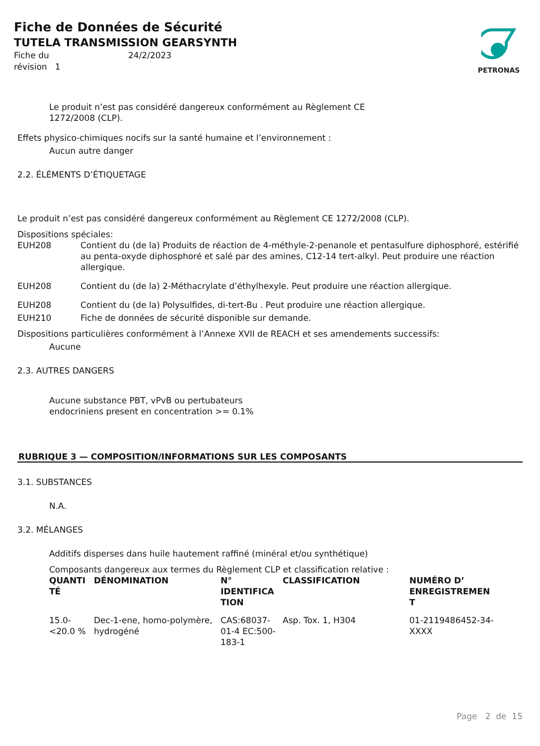Fiche de Données de Sécurité
TUTELA TRANSMISSION GEARSYNTH
Fiche du
révision 1 24/2/2023
PETRONAS
Le produit n’est pas considéré dangereux conformément au Règlement CE
1272/2008 (CLP).
Effets physico-chimiques nocifs sur la santé humaine et l’environnement :
Aucun autre danger
2.2. ÉLÉMENTS D’ÉTIQUETAGE
Le produit n’est pas considéré dangereux conformément au Règlement CE 1272/2008 (CLP).
Dispositions spéciales:
EUH208 Contient du (de la) Produits de réaction de 4-méthyle-2-penanole et pentasulfure diphosphoré, estérifié au penta-oxyde diphosphoré et salé par des amines, C12-14 tert-alkyl. Peut produire une réaction allergique.
EUH208 Contient du (de la) 2-Méthacrylate d’éthylhexyle. Peut produire une réaction allergique.
EUH208 Contient du (de la) Polysulfides, di-tert-Bu . Peut produire une réaction allergique.
EUH210 Fiche de données de sécurité disponible sur demande.
Dispositions particulières conformément à l’Annexe XVII de REACH et ses amendements successifs:
Aucune
2.3. AUTRES DANGERS
Aucune substance PBT, vPvB ou pertubateurs
endocriniens present en concentration >= 0.1%
RUBRIQUE 3 — COMPOSITION/INFORMATIONS SUR LES COMPOSANTS
3.1. SUBSTANCES
N.A.
3.2. MÉLANGES
Additifs disperses dans huile hautement raffiné (minéral et/ou synthétique)
Composants dangereux aux termes du Règlement CLP et classification relative :
| QUANTI TÉ | DÉNOMINATION | N° IDENTIFICA TION | CLASSIFICATION | NUMÉRO D’ ENREGISTREMEN T |
| --- | --- | --- | --- | --- |
| 15.0- <20.0 % | Dec-1-ene, homo-polymère, hydrogéné | CAS:68037-01-4 EC:500-183-1 | Asp. Tox. 1, H304 | 01-2119486452-34-XXXX |
Page 2 de 15